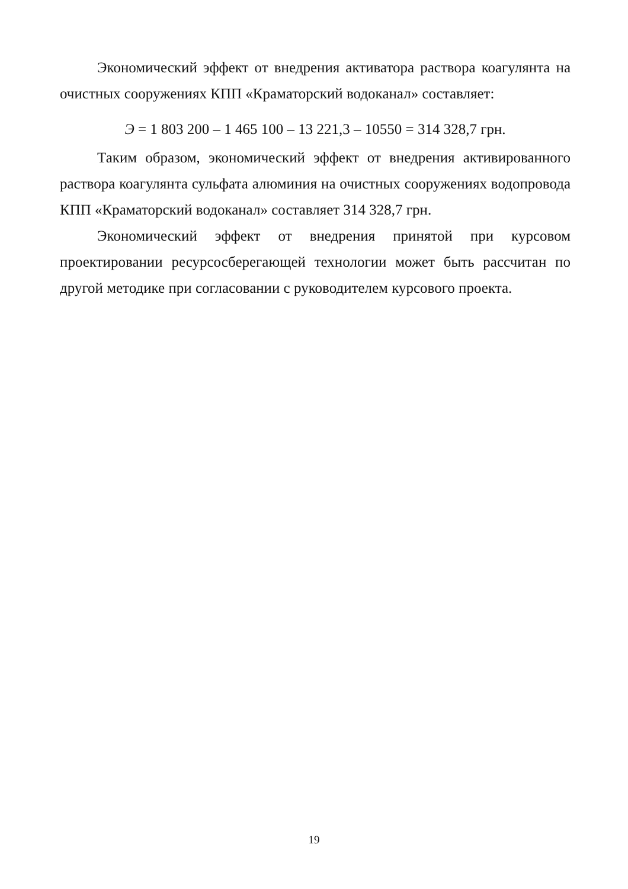Экономический эффект от внедрения активатора раствора коагулянта на очистных сооружениях КПП «Краматорский водоканал» составляет:
Э = 1 803 200 – 1 465 100 – 13 221,3 – 10550 = 314 328,7 грн.
Таким образом, экономический эффект от внедрения активированного раствора коагулянта сульфата алюминия на очистных сооружениях водопровода КПП «Краматорский водоканал» составляет 314 328,7 грн.
Экономический эффект от внедрения принятой при курсовом проектировании ресурсосберегающей технологии может быть рассчитан по другой методике при согласовании с руководителем курсового проекта.
19